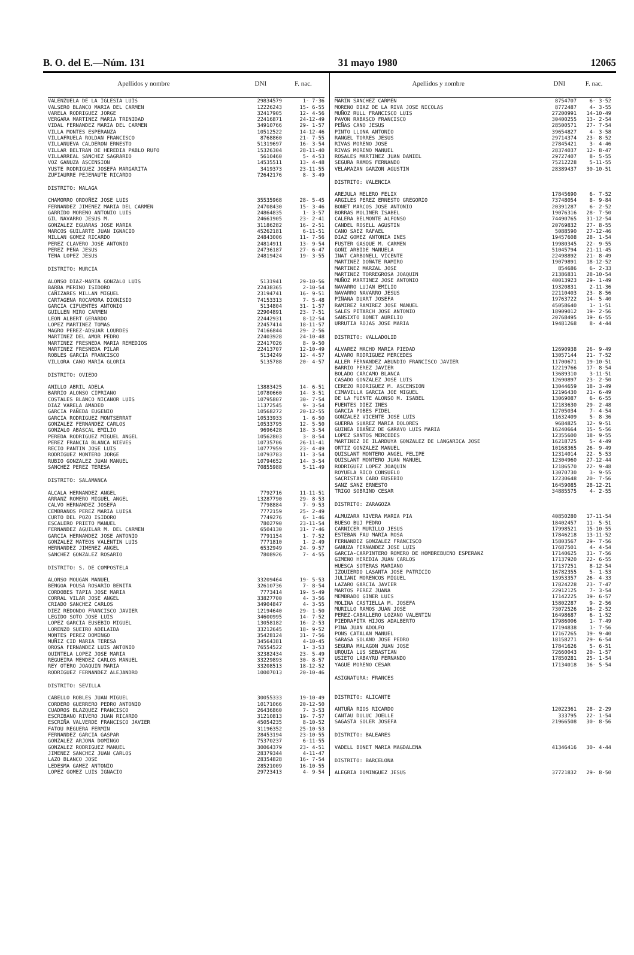B. O. del E.—Núm. 131 31 mayo 1980 12065
| Apellidos y nombre | DNI | F. nac. |
| --- | --- | --- |
| VALENZUELA DE LA IGLESIA LUIS | 29834579 | 1- 7-36 |
| VALSERO BLANCO MARIA DEL CARMEN | 12226243 | 15- 6-55 |
| VARELA RODRIGUEZ JORGE | 32417905 | 12- 4-56 |
| VERGARA MARTINEZ MARIA TRINIDAD | 22416871 | 24-12-49 |
| VIDAL FERNANDEZ MARIA DEL CARMEN | 34910766 | 29- 1-57 |
| VILLA MONTES ESPERANZA | 10512522 | 14-12-46 |
| VILLAFRUELA ROLDAN FRANCISCO | 8768860 | 21- 7-55 |
| VILLANUEVA CALDERON ERNESTO | 51319697 | 16- 3-54 |
| VILLAR BELTRAN DE HEREDIA PABLO RUFO | 15326304 | 28-11-40 |
| VILLARREAL SANCHEZ SAGRARIO | 5610460 | 5- 4-53 |
| VOZ GANUZA ASCENSION | 14535511 | 13- 4-48 |
| YUSTE RODRIGUEZ JOSEFA MARGARITA | 3419373 | 23-11-55 |
| ZUFIAURRE PEJENAUTE RICARDO | 72642176 | 8- 3-49 |
| DISTRITO: MALAGA | | |
| CHAMORRO ORDOÑEZ JOSE LUIS | 35535968 | 28- 5-45 |
| FERNANDEZ JIMENEZ MARIA DEL CARMEN | 24708430 | 15- 3-46 |
| GARRIDO MORENO ANTONIO LUIS | 24864835 | 1- 3-57 |
| GIL NAVARRO JESUS M. | 24661905 | 23- 2-41 |
| GONZALEZ EGUARAS JOSE MARIA | 31186282 | 16- 2-51 |
| MARCOS GUILARTE JUAN IGNACIO | 45262181 | 6-11-51 |
| MILLAN GOMEZ RICARDO | 24843006 | 11- 7-56 |
| PEREZ CLAVERO JOSE ANTONIO | 24814911 | 13- 9-54 |
| PEREZ PEÑA JESUS | 24736187 | 27- 6-47 |
| TENA LOPEZ JESUS | 24819424 | 19- 3-55 |
| DISTRITO: MURCIA | | |
| ALONSO DIAZ-MARTA GONZALO LUIS | 5131941 | 29-10-56 |
| BARBA MERINO ISIDORO | 22438365 | 2-10-54 |
| CAÑIZARES MILLAN MIGUEL | 23194741 | 16- 9-51 |
| CARTAGENA ROCAMORA DIONISIO | 74153313 | 7- 5-48 |
| GARCIA CIFUENTES ANTONIO | 5134804 | 31- 1-57 |
| GUILLEN MIRO CARMEN | 22904891 | 23- 7-51 |
| LEON ALBERT GERARDO | 22442931 | 8-12-54 |
| LOPEZ MARTINEZ TOMAS | 22457414 | 18-11-57 |
| MAGRO PEREZ-ADSUAR LOURDES | 74166844 | 29- 2-56 |
| MARTINEZ DEL AMOR PEDRO | 22403928 | 24-10-48 |
| MARTINEZ FRESNEDA MARIA REMEDIOS | 22417026 | 8- 9-50 |
| MARTINEZ FRESNEDA PILAR | 22413707 | 12-10-49 |
| ROBLES GARCIA FRANCISCO | 5134249 | 12- 4-57 |
| VILLORA CANO MARIA GLORIA | 5135788 | 20- 4-57 |
| DISTRITO: OVIEDO | | |
| ANILLO ABRIL ADELA | 13883425 | 14- 6-51 |
| BARRIO ALONSO CIPRIANO | 10780660 | 14- 3-51 |
| COSTALES BLANCO NICANOR LUIS | 10795807 | 30- 7-54 |
| DIAZ VARELA AMADEO | 11372545 | 9- 3-54 |
| GARCIA PAÑEDA EUGENIO | 10568272 | 20-12-55 |
| GARCIA RODRIGUEZ MONTSERRAT | 10533933 | 1- 6-50 |
| GONZALEZ FERNANDEZ CARLOS | 10533795 | 12- 5-50 |
| GONZALO ABASCAL EMILIO | 9696428 | 18- 3-54 |
| PEREDA RODRIGUEZ MIGUEL ANGEL | 10562803 | 3- 8-54 |
| PEREZ FRANCIA BLANCA NIEVES | 10735706 | 26-11-41 |
| RECIO PANTIN JOSE LUIS | 10777959 | 23- 4-49 |
| RODRIGUEZ MONTERO JORGE | 10793783 | 11- 3-54 |
| RUBIO GONZALEZ JUAN MANUEL | 10794652 | 14- 3-54 |
| SANCHEZ PEREZ TERESA | 70855988 | 5-11-49 |
| DISTRITO: SALAMANCA | | |
| ALCALA HERNANDEZ ANGEL | 7792716 | 11-11-51 |
| ARRANZ ROMERO MIGUEL ANGEL | 13287790 | 29- 8-53 |
| CALVO HERNANDEZ JOSEFA | 7798884 | 7- 9-53 |
| CEMBRANOS PEREZ MARIA LUISA | 7772159 | 25- 2-49 |
| CURTO DEL POZO ISIDORO | 7749276 | 6- 1-46 |
| ESCALERO PRIETO MANUEL | 7802790 | 23-11-54 |
| FERNANDEZ AGUILAR M. DEL CARMEN | 6504130 | 31- 7-46 |
| GARCIA HERNANDEZ JOSE ANTONIO | 7791154 | 1- 7-52 |
| GONZALEZ MATEOS VALENTIN LUIS | 7771810 | 1- 2-49 |
| HERNANDEZ JIMENEZ ANGEL | 6532949 | 24- 9-57 |
| SANCHEZ GONZALEZ ROSARIO | 7808926 | 7- 4-55 |
| DISTRITO: S. DE COMPOSTELA | | |
| ALONSO MOUGAN MANUEL | 33209464 | 19- 5-53 |
| BENGOA POUSA ROSARIO BENITA | 32610736 | 7- 8-54 |
| CORDOBES TAPIA JOSE MARIA | 7773414 | 19- 5-49 |
| CORRAL VILAR JOSE ANGEL | 33827700 | 4- 3-56 |
| CRIADO SANCHEZ CARLOS | 34904847 | 4- 3-55 |
| DIEZ REDONDO FRANCISCO JAVIER | 12194640 | 29- 1-50 |
| LEGIDO SOTO JOSE LUIS | 34600995 | 14- 7-52 |
| LOPEZ GARCIA EUSEBIO MIGUEL | 13058182 | 16- 2-53 |
| LORENZO SUEIRO ADELAIDA | 33212645 | 18- 9-52 |
| MONTES PEREZ DOMINGO | 35428124 | 31- 7-56 |
| MUÑIZ CID MARIA TERESA | 34564381 | 4-10-45 |
| OROSA FERNANDEZ LUIS ANTONIO | 76554522 | 1- 3-53 |
| QUINTELA LOPEZ JOSE MARIA | 32382434 | 23- 5-49 |
| REGUEIRA MENDEZ CARLOS MANUEL | 33229893 | 30- 8-57 |
| REY OTERO JOAQUIN MARIA | 33208513 | 18-12-52 |
| RODRIGUEZ FERNANDEZ ALEJANDRO | 10007013 | 20-10-46 |
| DISTRITO: SEVILLA | | |
| CABELLO ROBLES JUAN MIGUEL | 30055333 | 19-10-49 |
| CORDERO GUERRERO PEDRO ANTONIO | 10171066 | 20-12-50 |
| CUADROS BLAZQUEZ FRANCISCO | 26436860 | 7- 3-53 |
| ESCRIBANO RIVERO JUAN RICARDO | 31210813 | 19- 7-57 |
| ESCRIÑA VALVERDE FRANCISCO JAVIER | 45054235 | 8-10-52 |
| FATOU REGUERA FERMIN | 31196352 | 25-10-53 |
| FERNANDEZ GARCIA GASPAR | 28453194 | 23-10-55 |
| GONZALEZ ARJONA DOMINGO | 75370237 | 6-11-55 |
| GONZALEZ RODRIGUEZ MANUEL | 30064379 | 23- 4-51 |
| JIMENEZ SANCHEZ JUAN CARLOS | 28379344 | 4-11-47 |
| LAZO BLANCO JOSE | 28354828 | 16- 7-54 |
| LEDESMA GAMEZ ANTONIO | 28521009 | 16-10-55 |
| LOPEZ GOMEZ LUIS IGNACIO | 29723413 | 4- 9-54 |
| Apellidos y nombre | DNI | F. nac. |
| --- | --- | --- |
| MARIN SANCHEZ CARMEN | 8754707 | 6- 3-52 |
| MORENO DIAZ DE LA RIVA JOSE NICOLAS | 8772487 | 4- 3-55 |
| MUÑOZ RULL FRANCISCO LUIS | 27200991 | 14-10-49 |
| PAVON RABASCO FRANCISCO | 30400255 | 13- 2-54 |
| PEÑAS CANO JESUS | 28500571 | 27- 7-54 |
| PINTO LLONA ANTONIO | 39654827 | 4- 3-58 |
| RANGEL TORRES JESUS | 29714374 | 23- 8-52 |
| RIVAS MORENO JOSE | 27845421 | 3- 4-46 |
| RIVAS MORENO MANUEL | 28374037 | 12- 8-47 |
| ROSALES MARTINEZ JUAN DANIEL | 29727407 | 8- 5-55 |
| SEGURA RAMOS FERNANDO | 75212228 | 5-11-55 |
| VELAMAZAN GARZON AGUSTIN | 28389437 | 30-10-51 |
| DISTRITO: VALENCIA | | |
| AREJULA MELERO FELIX | 17845690 | 6- 7-52 |
| ARGILES PEREZ ERNESTO GREGORIO | 73748054 | 8- 9-84 |
| BONET MARCOS JOSE ANTONIO | 20391287 | 6- 2-52 |
| BORRAS MOLINER ISABEL | 19076316 | 28- 7-50 |
| CALERA BELMONTE ALFONSO | 74490765 | 31-12-54 |
| CANDEL ROSELL AGUSTIN | 20769832 | 27- 8-55 |
| CANO SAEZ RAFAEL | 5088590 | 27-12-46 |
| DIAZ GOMEZ ANTONIA INES | 19457608 | 28- 1-54 |
| FUSTER GASQUE M. CARMEN | 19980345 | 22- 9-55 |
| GOÑI ARBIDE MANUELA | 51045794 | 21-11-45 |
| INAT CARBONELL VICENTE | 22498892 | 21- 8-49 |
| MARTINEZ DOÑATE RAMIRO | 19079891 | 18-12-52 |
| MARTINEZ MARZAL JOSE | 854686 | 6- 2-33 |
| MARTINEZ TORREGROSA JOAQUIN | 21386831 | 28-10-54 |
| MUÑOZ MARTINEZ JOSE ANTONIO | 40013923 | 29- 1-49 |
| NAVARRO LUJAN EMILIO | 19320831 | 2-11-36 |
| NAVARRO NAVARRO JESUS | 22110403 | 23- 8-56 |
| PIÑANA DUART JOSEFA | 19763722 | 14- 5-40 |
| RAMIREZ RAMIREZ JOSE MANUEL | 45058640 | 1- 1-51 |
| SALES PITARCH JOSE ANTONIO | 18909012 | 19- 2-56 |
| SANSIXTO BONET AURELIO | 20768495 | 19- 6-55 |
| URRUTIA ROJAS JOSE MARIA | 19481268 | 8- 4-44 |
| DISTRITO: VALLADOLID | | |
| ALVAREZ MACHO MARIA PIEDAD | 12690938 | 26- 9-49 |
| ALVARO RODRIGUEZ MERCEDES | 13057144 | 21- 7-52 |
| ALLER FERNANDEZ ABUNDIO FRANCISCO JAVIER | 11700671 | 19-10-51 |
| BARRIO PEREZ JAVIER | 12219766 | 17- 8-54 |
| BOLADO CARCAMO BLANCA | 13689310 | 3-11-51 |
| CASADO GONZALEZ JOSE LUIS | 12690897 | 23- 2-50 |
| CEREZO RODRIGUEZ M. ASCENSION | 13044659 | 18- 3-49 |
| CIMAVILLA GARCIA JOE MIGUEL | 12196430 | 21- 6-49 |
| DE LA FUENTE ALONSO M. ISABEL | 13069087 | 6- 6-55 |
| FUENTES DIEZ INES | 12183630 | 29- 2-48 |
| GARCIA POBES FIDEL | 12705034 | 7- 4-54 |
| GONZALEZ VICENTE JOSE LUIS | 11632409 | 5- 8-36 |
| GUERRA SUAREZ MARIA DOLORES | 9684825 | 12- 9-51 |
| GUINEA IBAÑEZ DE GARAYO LUIS MARIA | 16240664 | 15- 5-56 |
| LOPEZ SANTOS MERCEDES | 12355600 | 18- 9-55 |
| MARTINEZ DE ILARDUYA GONZALEZ DE LANGARICA JOSE | 16218725 | 5- 4-49 |
| ORTIZ GONZALEZ MANUEL | 10168365 | 26- 9-49 |
| QUISLANT MONTERO ANGEL FELIPE | 12314014 | 22- 5-53 |
| QUISLANT MONTERO JUAN MANUEL | 12304960 | 27-12-44 |
| RODRIGUEZ LOPEZ JOAQUIN | 12186570 | 22- 9-48 |
| ROYUELA RICO CONSUELO | 13070730 | 3- 9-55 |
| SACRISTAN CABO EUSEBIO | 12230648 | 20- 7-56 |
| SANZ SANZ ERNESTO | 16459085 | 28-12-21 |
| TRIGO SOBRINO CESAR | 34885575 | 4- 2-55 |
| DISTRITO: ZARAGOZA | | |
| ALMUZARA RIVERA MARIA PIA | 40850280 | 17-11-54 |
| BUESO BUJ PEDRO | 18402457 | 11- 5-51 |
| CARNICER MURILLO JESUS | 17998521 | 15-10-55 |
| ESTEBAN FAU MARIA ROSA | 17846218 | 13-11-52 |
| FERNANDEZ GONZALEZ FRANCISCO | 15803567 | 29- 7-56 |
| GANUZA FERNANDEZ JOSE LUIS | 17687501 | 4- 4-54 |
| GARCIA-CARPINTERO ROMERO DE HOMBREBUENO ESPERANZ | 17140625 | 31- 7-56 |
| GIMENO HEREDIA JUAN CARLOS | 17137920 | 22- 6-55 |
| HUESCA SOTERAS MARIANO | 17137251 | 8-12-54 |
| IZQUIERDO LASANTA JOSE PATRICIO | 16782355 | 5- 1-53 |
| JULIANI MORENCOS MIGUEL | 13953357 | 26- 4-33 |
| LAZARO GARCIA JAVIER | 17824228 | 23- 7-47 |
| MARTOS PEREZ JUANA | 22912125 | 7- 3-54 |
| MEMBRADO GINER LUIS | 17142225 | 19- 6-57 |
| MOLINA CASTIELLA M. JOSEFA | 15802287 | 9- 2-56 |
| MURILLO RAMOS JUAN JOSE | 73072526 | 16- 2-52 |
| PEREZ-CABALLERO LOZANO VALENTIN | 16498687 | 6- 1-52 |
| PIEDRAFITA HIJOS ADALBERTO | 17986006 | 1- 7-49 |
| PINA JUAN ADOLFO | 17194838 | 1- 7-56 |
| PONS CATALAN MANUEL | 17167265 | 19- 9-40 |
| SARASA SOLANO JOSE PEDRO | 18158271 | 29- 6-54 |
| SEGURA MALAGON JUAN JOSE | 17841626 | 5- 6-51 |
| URQUIA LUS SEBASTIAN | 72660043 | 20- 1-57 |
| USIETO LABAYRU FERNANDO | 17850281 | 25- 1-54 |
| YAGUE MORENO CESAR | 17134018 | 16- 5-54 |
| ASIGNATURA: FRANCES | | |
| DISTRITO: ALICANTE | | |
| ANTUÑA RIOS RICARDO | 12022361 | 28- 2-29 |
| CANTAU DULUC JOELLE | 333795 | 22- 1-54 |
| SAGASTA SOLER JOSEFA | 21966508 | 30- 8-56 |
| DISTRITO: BALEARES | | |
| VADELL BONET MARIA MAGDALENA | 41346416 | 30- 4-44 |
| DISTRITO: BARCELONA | | |
| ALEGRIA DOMINGUEZ JESUS | 37721832 | 29- 8-50 |